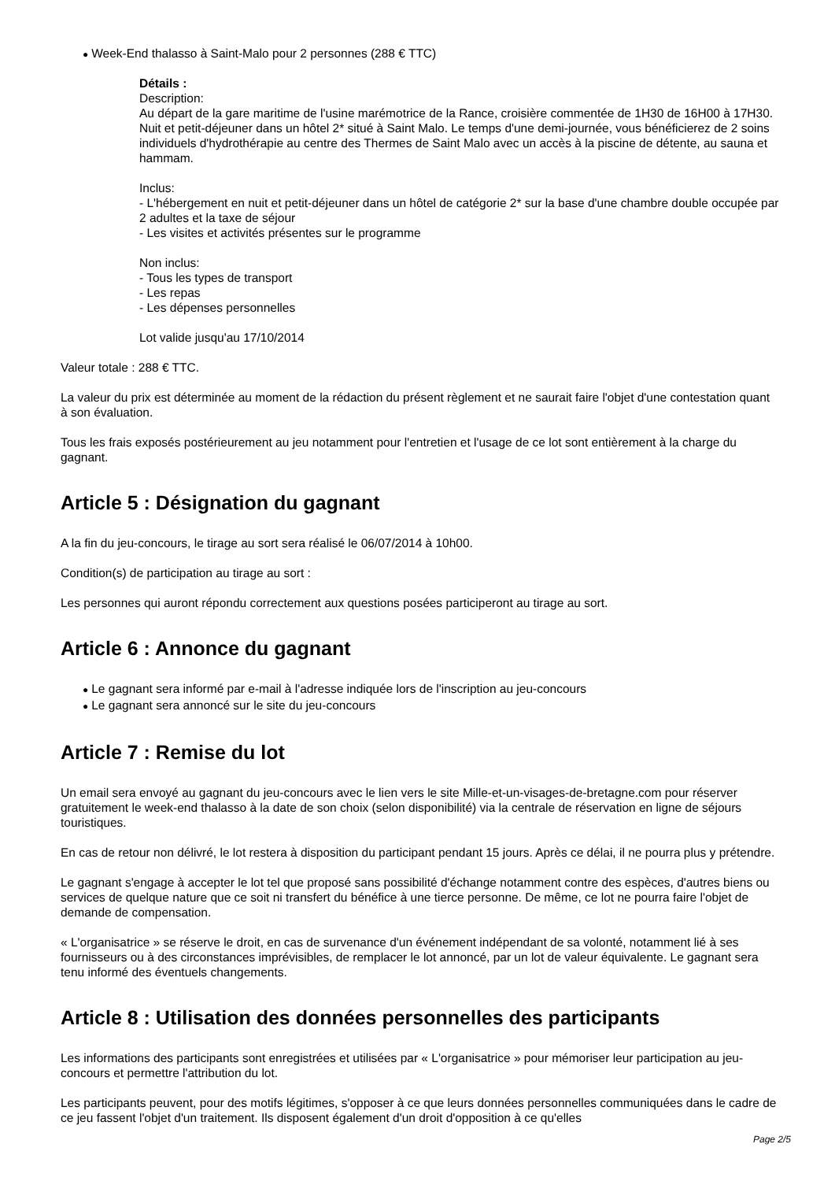● Week-End thalasso à Saint-Malo pour 2 personnes (288 € TTC)
Détails :
Description:
Au départ de la gare maritime de l'usine marémotrice de la Rance, croisière commentée de 1H30 de 16H00 à 17H30. Nuit et petit-déjeuner dans un hôtel 2* situé à Saint Malo. Le temps d'une demi-journée, vous bénéficierez de 2 soins individuels d'hydrothérapie au centre des Thermes de Saint Malo avec un accès à la piscine de détente, au sauna et hammam.
Inclus:
- L'hébergement en nuit et petit-déjeuner dans un hôtel de catégorie 2* sur la base d'une chambre double occupée par 2 adultes et la taxe de séjour
- Les visites et activités présentes sur le programme
Non inclus:
- Tous les types de transport
- Les repas
- Les dépenses personnelles
Lot valide jusqu'au 17/10/2014
Valeur totale : 288 € TTC.
La valeur du prix est déterminée au moment de la rédaction du présent règlement et ne saurait faire l'objet d'une contestation quant à son évaluation.
Tous les frais exposés postérieurement au jeu notamment pour l'entretien et l'usage de ce lot sont entièrement à la charge du gagnant.
Article 5 : Désignation du gagnant
A la fin du jeu-concours, le tirage au sort sera réalisé le 06/07/2014 à 10h00.
Condition(s) de participation au tirage au sort :
Les personnes qui auront répondu correctement aux questions posées participeront au tirage au sort.
Article 6 : Annonce du gagnant
● Le gagnant sera informé par e-mail à l'adresse indiquée lors de l'inscription au jeu-concours
● Le gagnant sera annoncé sur le site du jeu-concours
Article 7 : Remise du lot
Un email sera envoyé au gagnant du jeu-concours avec le lien vers le site Mille-et-un-visages-de-bretagne.com pour réserver gratuitement le week-end thalasso à la date de son choix (selon disponibilité) via la centrale de réservation en ligne de séjours touristiques.
En cas de retour non délivré, le lot restera à disposition du participant pendant 15 jours. Après ce délai, il ne pourra plus y prétendre.
Le gagnant s'engage à accepter le lot tel que proposé sans possibilité d'échange notamment contre des espèces, d'autres biens ou services de quelque nature que ce soit ni transfert du bénéfice à une tierce personne. De même, ce lot ne pourra faire l'objet de demande de compensation.
« L'organisatrice » se réserve le droit, en cas de survenance d'un événement indépendant de sa volonté, notamment lié à ses fournisseurs ou à des circonstances imprévisibles, de remplacer le lot annoncé, par un lot de valeur équivalente. Le gagnant sera tenu informé des éventuels changements.
Article 8 : Utilisation des données personnelles des participants
Les informations des participants sont enregistrées et utilisées par « L'organisatrice » pour mémoriser leur participation au jeu-concours et permettre l'attribution du lot.
Les participants peuvent, pour des motifs légitimes, s'opposer à ce que leurs données personnelles communiquées dans le cadre de ce jeu fassent l'objet d'un traitement. Ils disposent également d'un droit d'opposition à ce qu'elles
Page 2/5